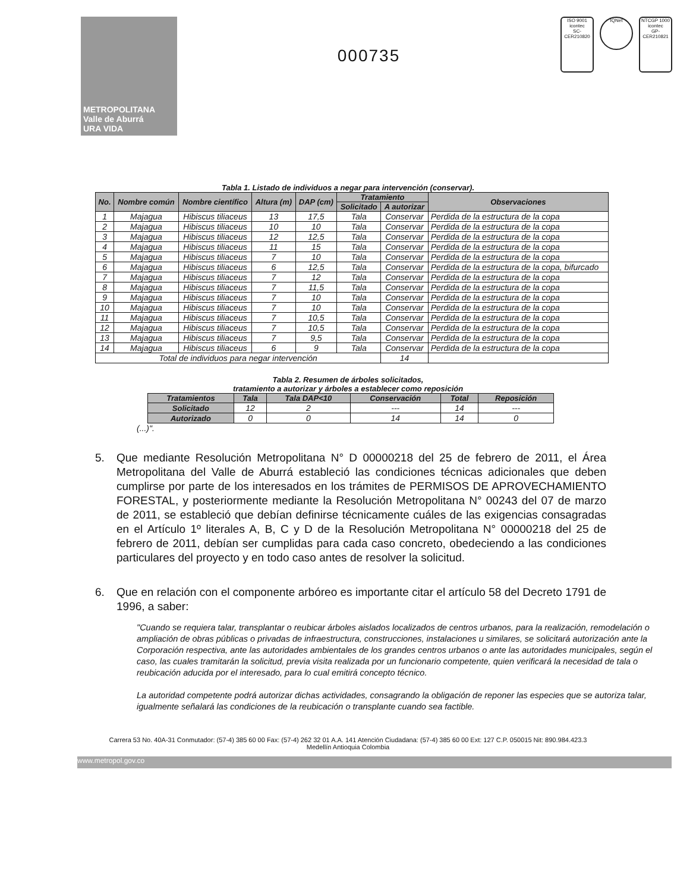METROPOLITANA
Valle de Aburrá
URA VIDA
000735
ISO 9001
icontec
SC-CER210820
IQNet
NTCGP 1000
icontec
GP-CER210821
Tabla 1. Listado de individuos a negar para intervención (conservar).
| No. | Nombre común | Nombre científico | Altura (m) | DAP (cm) | Tratamiento | | Observaciones |
| --- | --- | --- | --- | --- | --- | --- | --- |
| | | | | | Solicitado | A autorizar | |
| 1 | Majagua | Hibiscus tiliaceus | 13 | 17,5 | Tala | Conservar | Perdida de la estructura de la copa |
| 2 | Majagua | Hibiscus tiliaceus | 10 | 10 | Tala | Conservar | Perdida de la estructura de la copa |
| 3 | Majagua | Hibiscus tiliaceus | 12 | 12,5 | Tala | Conservar | Perdida de la estructura de la copa |
| 4 | Majagua | Hibiscus tiliaceus | 11 | 15 | Tala | Conservar | Perdida de la estructura de la copa |
| 5 | Majagua | Hibiscus tiliaceus | 7 | 10 | Tala | Conservar | Perdida de la estructura de la copa |
| 6 | Majagua | Hibiscus tiliaceus | 6 | 12,5 | Tala | Conservar | Perdida de la estructura de la copa, bifurcado |
| 7 | Majagua | Hibiscus tiliaceus | 7 | 12 | Tala | Conservar | Perdida de la estructura de la copa |
| 8 | Majagua | Hibiscus tiliaceus | 7 | 11,5 | Tala | Conservar | Perdida de la estructura de la copa |
| 9 | Majagua | Hibiscus tiliaceus | 7 | 10 | Tala | Conservar | Perdida de la estructura de la copa |
| 10 | Majagua | Hibiscus tiliaceus | 7 | 10 | Tala | Conservar | Perdida de la estructura de la copa |
| 11 | Majagua | Hibiscus tiliaceus | 7 | 10,5 | Tala | Conservar | Perdida de la estructura de la copa |
| 12 | Majagua | Hibiscus tiliaceus | 7 | 10,5 | Tala | Conservar | Perdida de la estructura de la copa |
| 13 | Majagua | Hibiscus tiliaceus | 7 | 9,5 | Tala | Conservar | Perdida de la estructura de la copa |
| 14 | Majagua | Hibiscus tiliaceus | 6 | 9 | Tala | Conservar | Perdida de la estructura de la copa |
| Total de individuos para negar intervención | | | | | | 14 | |
Tabla 2. Resumen de árboles solicitados,
tratamiento a autorizar y árboles a establecer como reposición
| Tratamientos | Tala | Tala DAP<10 | Conservación | Total | Reposición |
| --- | --- | --- | --- | --- | --- |
| Solicitado | 12 | 2 | --- | 14 | --- |
| Autorizado | 0 | 0 | 14 | 14 | 0 |
(...)".
5. Que mediante Resolución Metropolitana N° D 00000218 del 25 de febrero de 2011, el Área Metropolitana del Valle de Aburrá estableció las condiciones técnicas adicionales que deben cumplirse por parte de los interesados en los trámites de PERMISOS DE APROVECHAMIENTO FORESTAL, y posteriormente mediante la Resolución Metropolitana N° 00243 del 07 de marzo de 2011, se estableció que debían definirse técnicamente cuáles de las exigencias consagradas en el Artículo 1º literales A, B, C y D de la Resolución Metropolitana N° 00000218 del 25 de febrero de 2011, debían ser cumplidas para cada caso concreto, obedeciendo a las condiciones particulares del proyecto y en todo caso antes de resolver la solicitud.
6. Que en relación con el componente arbóreo es importante citar el artículo 58 del Decreto 1791 de 1996, a saber:
"Cuando se requiera talar, transplantar o reubicar árboles aislados localizados de centros urbanos, para la realización, remodelación o ampliación de obras públicas o privadas de infraestructura, construcciones, instalaciones u similares, se solicitará autorización ante la Corporación respectiva, ante las autoridades ambientales de los grandes centros urbanos o ante las autoridades municipales, según el caso, las cuales tramitarán la solicitud, previa visita realizada por un funcionario competente, quien verificará la necesidad de tala o reubicación aducida por el interesado, para lo cual emitirá concepto técnico.
La autoridad competente podrá autorizar dichas actividades, consagrando la obligación de reponer las especies que se autoriza talar, igualmente señalará las condiciones de la reubicación o transplante cuando sea factible.
Carrera 53 No. 40A-31 Conmutador: (57-4) 385 60 00 Fax: (57-4) 262 32 01 A.A. 141 Atención Ciudadana: (57-4) 385 60 00 Ext: 127 C.P. 050015 Nit: 890.984.423.3
Medellín Antioquia Colombia
www.metropol.gov.co